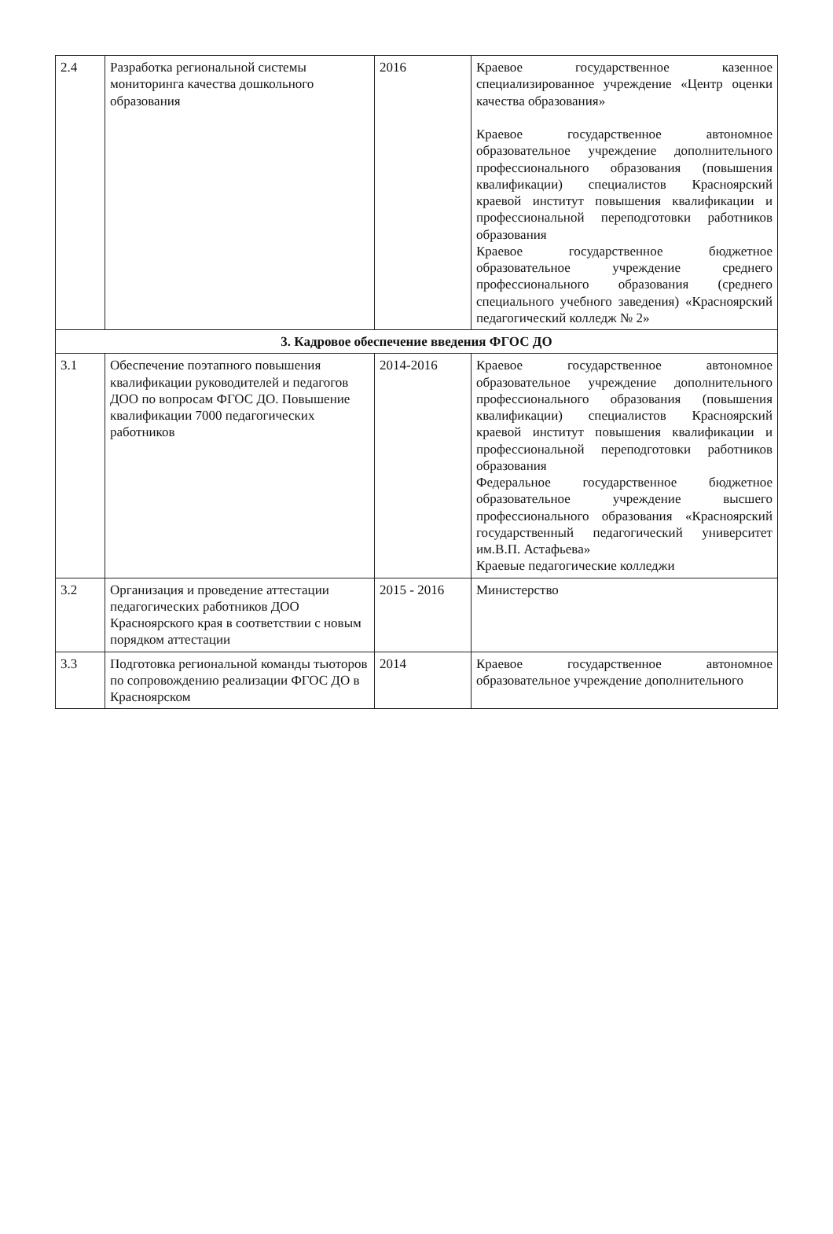| 2.4 | Разработка региональной системы мониторинга качества дошкольного образования | 2016 | Краевое государственное казенное специализированное учреждение «Центр оценки качества образования» Краевое государственное автономное образовательное учреждение дополнительного профессионального образования (повышения квалификации) специалистов Красноярский краевой институт повышения квалификации и профессиональной переподготовки работников образования Краевое государственное бюджетное образовательное учреждение среднего профессионального образования (среднего специального учебного заведения) «Красноярский педагогический колледж № 2» |
| 3. Кадровое обеспечение введения ФГОС ДО | | | |
| 3.1 | Обеспечение поэтапного повышения квалификации руководителей и педагогов ДОО по вопросам ФГОС ДО. Повышение квалификации 7000 педагогических работников | 2014-2016 | Краевое государственное автономное образовательное учреждение дополнительного профессионального образования (повышения квалификации) специалистов Красноярский краевой институт повышения квалификации и профессиональной переподготовки работников образования Федеральное государственное бюджетное образовательное учреждение высшего профессионального образования «Красноярский государственный педагогический университет им.В.П. Астафьева» Краевые педагогические колледжи |
| 3.2 | Организация и проведение аттестации педагогических работников ДОО Красноярского края в соответствии с новым порядком аттестации | 2015 - 2016 | Министерство |
| 3.3 | Подготовка региональной команды тьюторов по сопровождению реализации ФГОС ДО в Красноярском | 2014 | Краевое государственное автономное образовательное учреждение дополнительного |